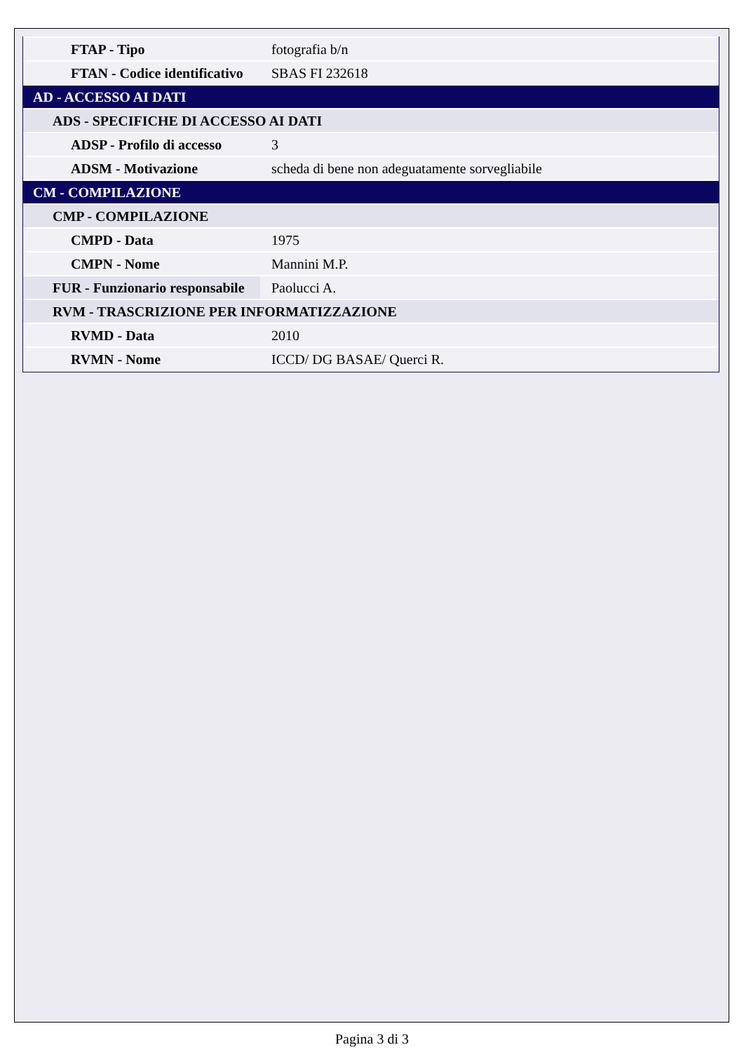| FTAP - Tipo | fotografia b/n |
| FTAN - Codice identificativo | SBAS FI 232618 |
| AD - ACCESSO AI DATI | |
| ADS - SPECIFICHE DI ACCESSO AI DATI | |
| ADSP - Profilo di accesso | 3 |
| ADSM - Motivazione | scheda di bene non adeguatamente sorvegliabile |
| CM - COMPILAZIONE | |
| CMP - COMPILAZIONE | |
| CMPD - Data | 1975 |
| CMPN - Nome | Mannini M.P. |
| FUR - Funzionario responsabile | Paolucci A. |
| RVM - TRASCRIZIONE PER INFORMATIZZAZIONE | |
| RVMD - Data | 2010 |
| RVMN - Nome | ICCD/ DG BASAE/ Querci R. |
Pagina 3 di 3